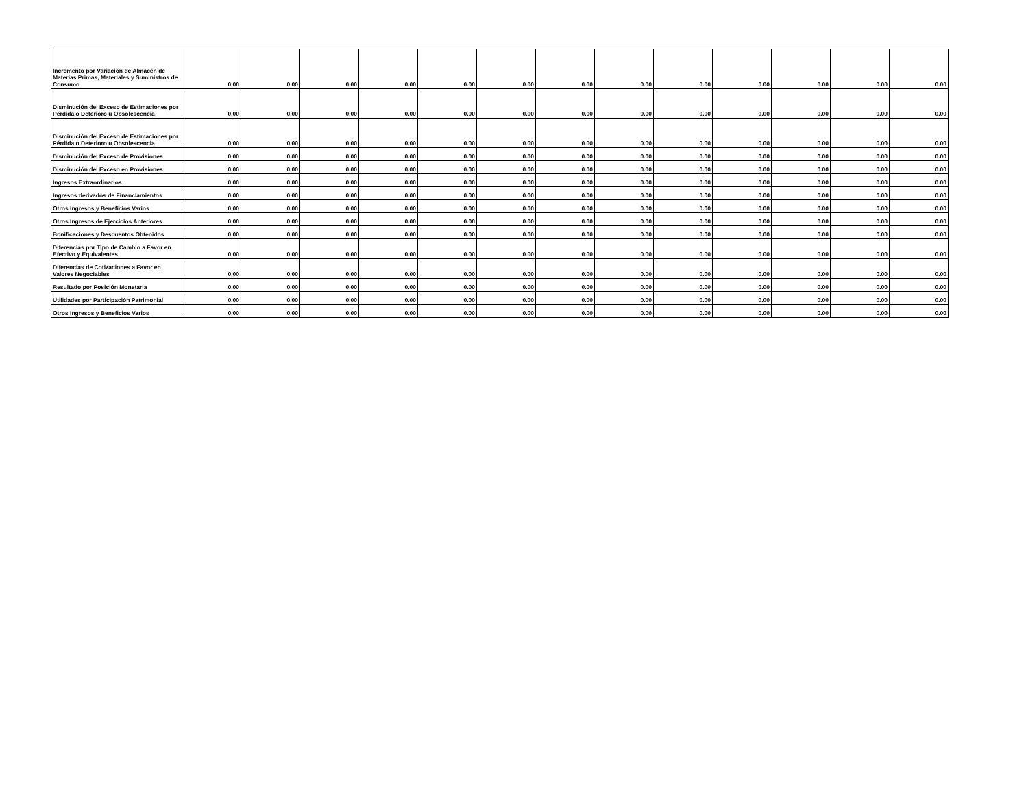| Incremento por Variación de Almacén de Materias Primas, Materiales y Suministros de Consumo | 0.00 | 0.00 | 0.00 | 0.00 | 0.00 | 0.00 | 0.00 | 0.00 | 0.00 | 0.00 | 0.00 | 0.00 | 0.00 |
| Disminución del Exceso de Estimaciones por Pérdida o Deterioro u Obsolescencia | 0.00 | 0.00 | 0.00 | 0.00 | 0.00 | 0.00 | 0.00 | 0.00 | 0.00 | 0.00 | 0.00 | 0.00 | 0.00 |
| Disminución del Exceso de Estimaciones por Pérdida o Deterioro u Obsolescencia | 0.00 | 0.00 | 0.00 | 0.00 | 0.00 | 0.00 | 0.00 | 0.00 | 0.00 | 0.00 | 0.00 | 0.00 | 0.00 |
| Disminución del Exceso de Provisiones | 0.00 | 0.00 | 0.00 | 0.00 | 0.00 | 0.00 | 0.00 | 0.00 | 0.00 | 0.00 | 0.00 | 0.00 | 0.00 |
| Disminución del Exceso en Provisiones | 0.00 | 0.00 | 0.00 | 0.00 | 0.00 | 0.00 | 0.00 | 0.00 | 0.00 | 0.00 | 0.00 | 0.00 | 0.00 |
| Ingresos Extraordinarios | 0.00 | 0.00 | 0.00 | 0.00 | 0.00 | 0.00 | 0.00 | 0.00 | 0.00 | 0.00 | 0.00 | 0.00 | 0.00 |
| Ingresos derivados de Financiamientos | 0.00 | 0.00 | 0.00 | 0.00 | 0.00 | 0.00 | 0.00 | 0.00 | 0.00 | 0.00 | 0.00 | 0.00 | 0.00 |
| Otros Ingresos y Beneficios Varios | 0.00 | 0.00 | 0.00 | 0.00 | 0.00 | 0.00 | 0.00 | 0.00 | 0.00 | 0.00 | 0.00 | 0.00 | 0.00 |
| Otros Ingresos de Ejercicios Anteriores | 0.00 | 0.00 | 0.00 | 0.00 | 0.00 | 0.00 | 0.00 | 0.00 | 0.00 | 0.00 | 0.00 | 0.00 | 0.00 |
| Bonificaciones y Descuentos Obtenidos | 0.00 | 0.00 | 0.00 | 0.00 | 0.00 | 0.00 | 0.00 | 0.00 | 0.00 | 0.00 | 0.00 | 0.00 | 0.00 |
| Diferencias por Tipo de Cambio a Favor en Efectivo y Equivalentes | 0.00 | 0.00 | 0.00 | 0.00 | 0.00 | 0.00 | 0.00 | 0.00 | 0.00 | 0.00 | 0.00 | 0.00 | 0.00 |
| Diferencias de Cotizaciones a Favor en Valores Negociables | 0.00 | 0.00 | 0.00 | 0.00 | 0.00 | 0.00 | 0.00 | 0.00 | 0.00 | 0.00 | 0.00 | 0.00 | 0.00 |
| Resultado por Posición Monetaria | 0.00 | 0.00 | 0.00 | 0.00 | 0.00 | 0.00 | 0.00 | 0.00 | 0.00 | 0.00 | 0.00 | 0.00 | 0.00 |
| Utilidades por Participación Patrimonial | 0.00 | 0.00 | 0.00 | 0.00 | 0.00 | 0.00 | 0.00 | 0.00 | 0.00 | 0.00 | 0.00 | 0.00 | 0.00 |
| Otros Ingresos y Beneficios Varios | 0.00 | 0.00 | 0.00 | 0.00 | 0.00 | 0.00 | 0.00 | 0.00 | 0.00 | 0.00 | 0.00 | 0.00 | 0.00 |